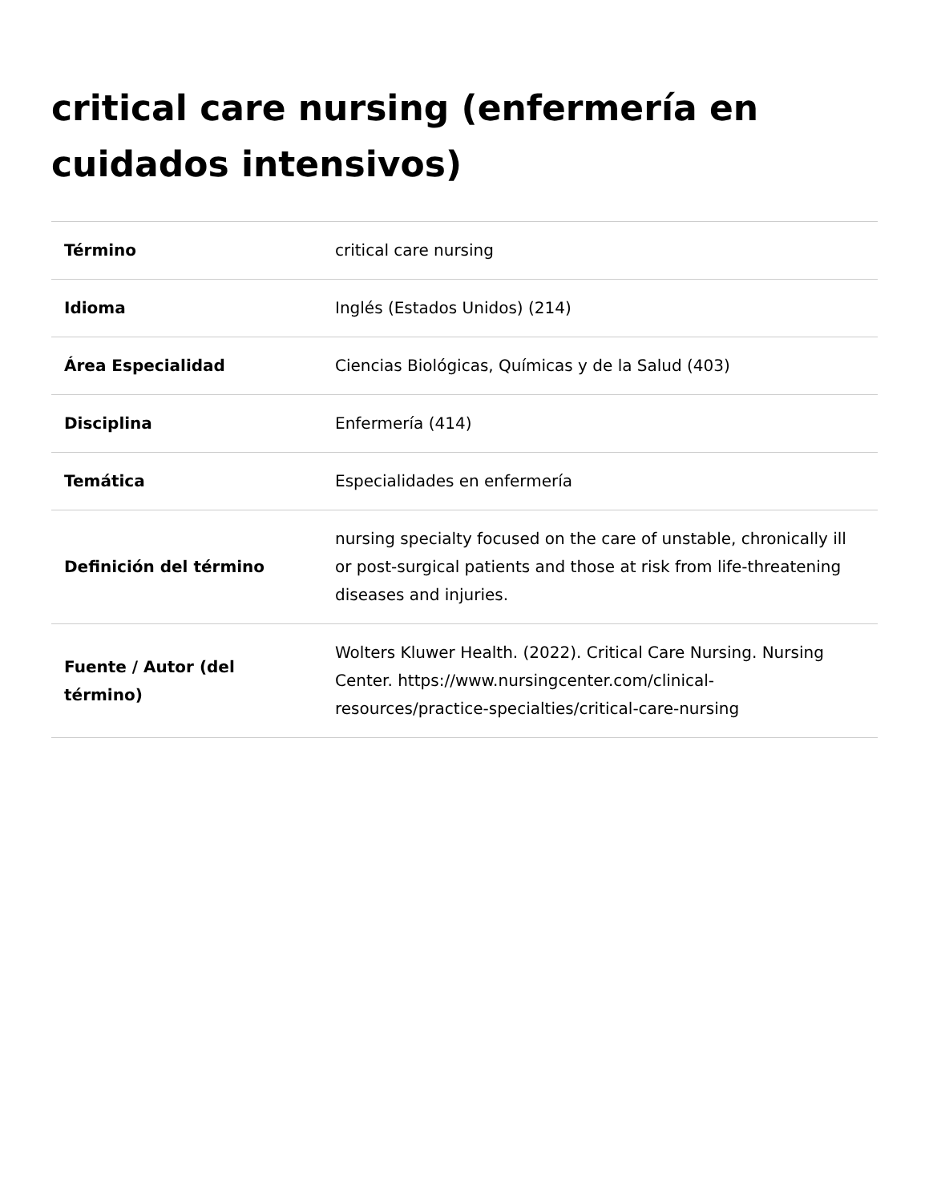critical care nursing (enfermería en cuidados intensivos)
| Término | critical care nursing |
| Idioma | Inglés (Estados Unidos) (214) |
| Área Especialidad | Ciencias Biológicas, Químicas y de la Salud (403) |
| Disciplina | Enfermería (414) |
| Temática | Especialidades en enfermería |
| Definición del término | nursing specialty focused on the care of unstable, chronically ill or post-surgical patients and those at risk from life-threatening diseases and injuries. |
| Fuente / Autor (del término) | Wolters Kluwer Health. (2022). Critical Care Nursing. Nursing Center. https://www.nursingcenter.com/clinical-resources/practice-specialties/critical-care-nursing |